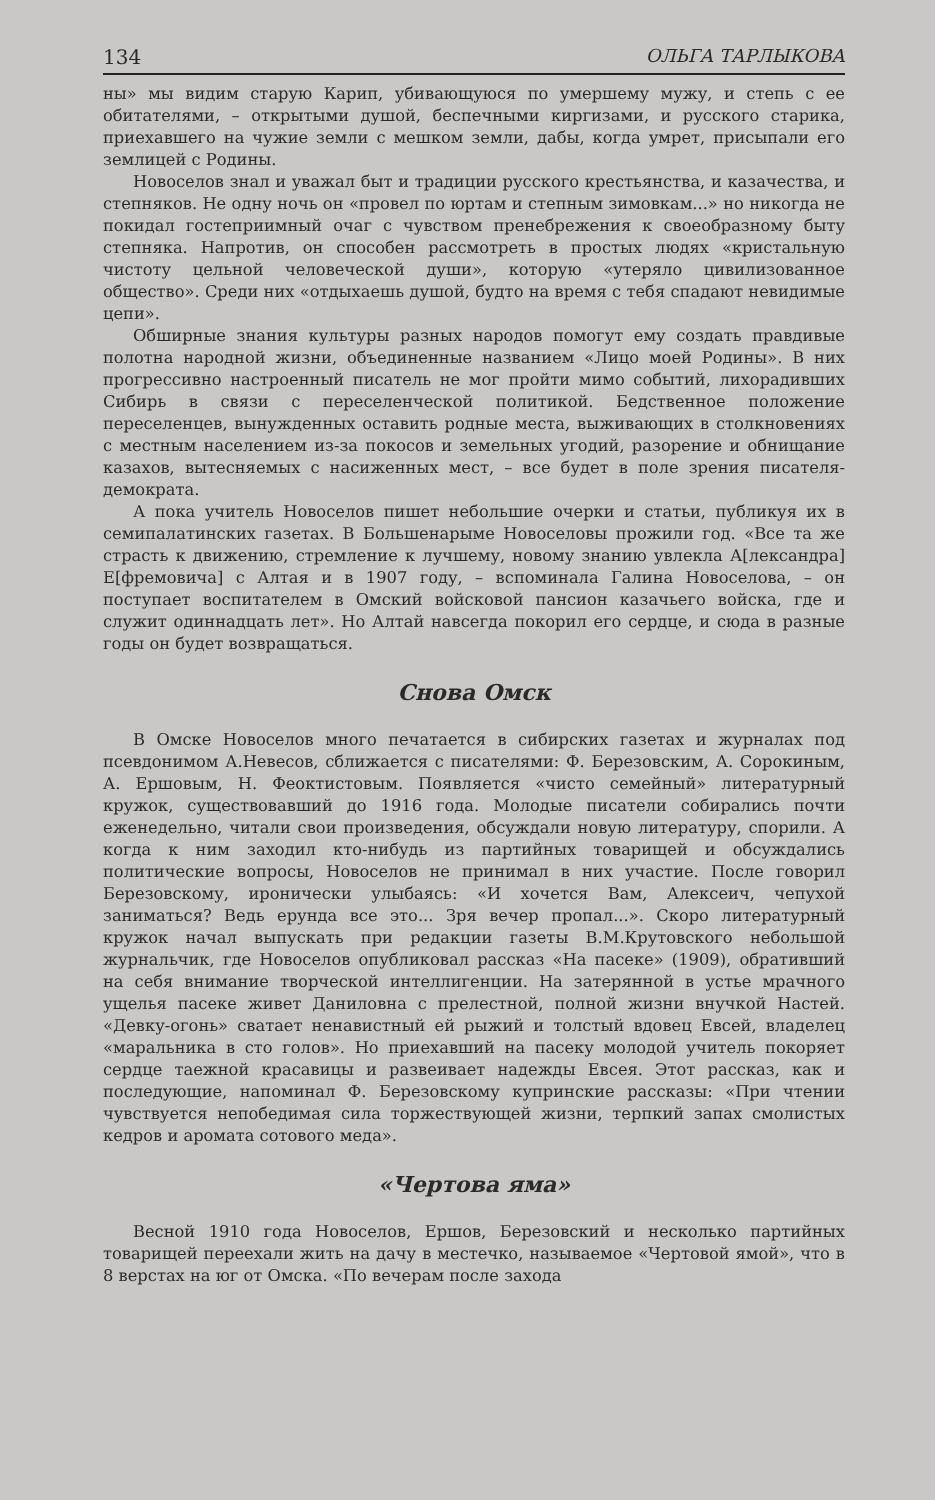134 ОЛЬГА ТАРЛЫКОВА
ны» мы видим старую Карип, убивающуюся по умершему мужу, и степь с ее обитателями, – открытыми душой, беспечными киргизами, и русского старика, приехавшего на чужие земли с мешком земли, дабы, когда умрет, присыпали его землицей с Родины.
Новоселов знал и уважал быт и традиции русского крестьянства, и казачества, и степняков. Не одну ночь он «провел по юртам и степным зимовкам...» но никогда не покидал гостеприимный очаг с чувством пренебрежения к своеобразному быту степняка. Напротив, он способен рассмотреть в простых людях «кристальную чистоту цельной человеческой души», которую «утеряло цивилизованное общество». Среди них «отдыхаешь душой, будто на время с тебя спадают невидимые цепи».
Обширные знания культуры разных народов помогут ему создать правдивые полотна народной жизни, объединенные названием «Лицо моей Родины». В них прогрессивно настроенный писатель не мог пройти мимо событий, лихорадивших Сибирь в связи с переселенческой политикой. Бедственное положение переселенцев, вынужденных оставить родные места, выживающих в столкновениях с местным населением из-за покосов и земельных угодий, разорение и обнищание казахов, вытесняемых с насиженных мест, – все будет в поле зрения писателя-демократа.
А пока учитель Новоселов пишет небольшие очерки и статьи, публикуя их в семипалатинских газетах. В Большенарыме Новоселовы прожили год. «Все та же страсть к движению, стремление к лучшему, новому знанию увлекла А[лександра] Е[фремовича] с Алтая и в 1907 году, – вспоминала Галина Новоселова, – он поступает воспитателем в Омский войсковой пансион казачьего войска, где и служит одиннадцать лет». Но Алтай навсегда покорил его сердце, и сюда в разные годы он будет возвращаться.
Снова Омск
В Омске Новоселов много печатается в сибирских газетах и журналах под псевдонимом А.Невесов, сближается с писателями: Ф. Березовским, А. Сорокиным, А. Ершовым, Н. Феоктистовым. Появляется «чисто семейный» литературный кружок, существовавший до 1916 года. Молодые писатели собирались почти еженедельно, читали свои произведения, обсуждали новую литературу, спорили. А когда к ним заходил кто-нибудь из партийных товарищей и обсуждались политические вопросы, Новоселов не принимал в них участие. После говорил Березовскому, иронически улыбаясь: «И хочется Вам, Алексеич, чепухой заниматься? Ведь ерунда все это... Зря вечер пропал...». Скоро литературный кружок начал выпускать при редакции газеты В.М.Крутовского небольшой журнальчик, где Новоселов опубликовал рассказ «На пасеке» (1909), обративший на себя внимание творческой интеллигенции. На затерянной в устье мрачного ущелья пасеке живет Даниловна с прелестной, полной жизни внучкой Настей. «Девку-огонь» сватает ненавистный ей рыжий и толстый вдовец Евсей, владелец «маральника в сто голов». Но приехавший на пасеку молодой учитель покоряет сердце таежной красавицы и развеивает надежды Евсея. Этот рассказ, как и последующие, напоминал Ф. Березовскому купринские рассказы: «При чтении чувствуется непобедимая сила торжествующей жизни, терпкий запах смолистых кедров и аромата сотового меда».
«Чертова яма»
Весной 1910 года Новоселов, Ершов, Березовский и несколько партийных товарищей переехали жить на дачу в местечко, называемое «Чертовой ямой», что в 8 верстах на юг от Омска. «По вечерам после захода